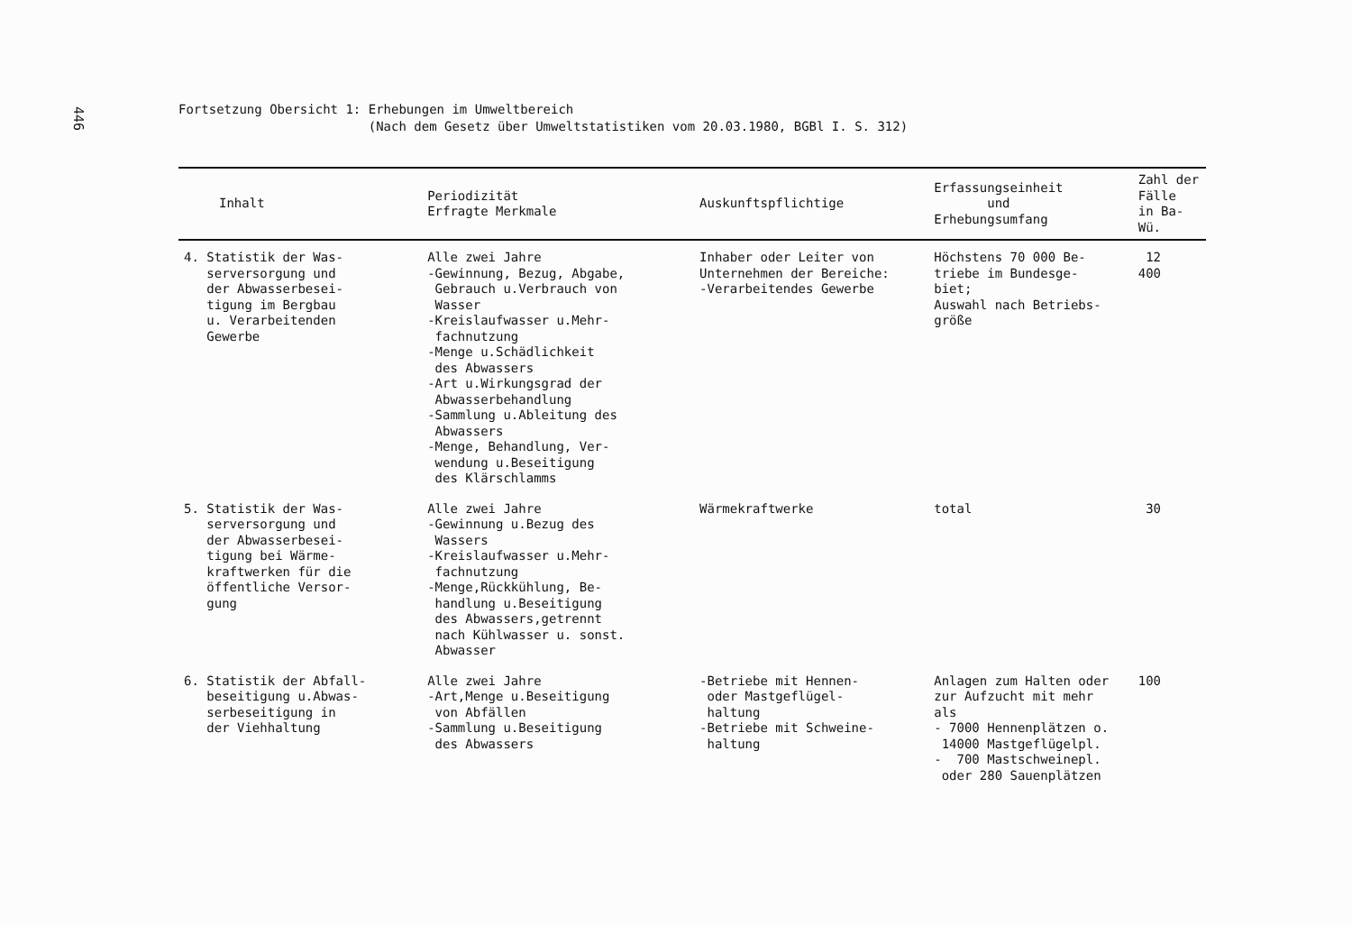446
Fortsetzung Obersicht 1: Erhebungen im Umweltbereich
(Nach dem Gesetz über Umweltstatistiken vom 20.03.1980, BGBl I. S. 312)
| Inhalt | Periodizität Erfragte Merkmale | Auskunftspflichtige | Erfassungseinheit und Erhebungsumfang | Zahl der Fälle in Ba-Wü. |
| --- | --- | --- | --- | --- |
| 4. Statistik der Was- serversorgung und der Abwasserbesei- tigung im Bergbau u. Verarbeitenden Gewerbe | Alle zwei Jahre -Gewinnung, Bezug, Abgabe, Gebrauch u.Verbrauch von Wasser -Kreislaufwasser u.Mehr- fachnutzung -Menge u.Schädlichkeit des Abwassers -Art u.Wirkungsgrad der Abwasserbehandlung -Sammlung u.Ableitung des Abwassers -Menge, Behandlung, Ver- wendung u.Beseitigung des Klärschlamms | Inhaber oder Leiter von Unternehmen der Bereiche: -Verarbeitendes Gewerbe | Höchstens 70 000 Be- triebe im Bundesge- biet; Auswahl nach Betriebs- größe | 12 400 |
| 5. Statistik der Was- serversorgung und der Abwasserbesei- tigung bei Wärme- kraftwerken für die öffentliche Versor- gung | Alle zwei Jahre -Gewinnung u.Bezug des Wassers -Kreislaufwasser u.Mehr- fachnutzung -Menge,Rückkühlung, Be- handlung u.Beseitigung des Abwassers,getrennt nach Kühlwasser u. sonst. Abwasser | Wärmekraftwerke | total | 30 |
| 6. Statistik der Abfall- beseitigung u.Abwas- serbeseitigung in der Viehhaltung | Alle zwei Jahre -Art,Menge u.Beseitigung von Abfällen -Sammlung u.Beseitigung des Abwassers | -Betriebe mit Hennen- oder Mastgeflügel- haltung -Betriebe mit Schweine- haltung | Anlagen zum Halten oder zur Aufzucht mit mehr als - 7000 Hennenplätzen o. 14000 Mastgeflügelpl. - 700 Mastschweinepl. oder 280 Sauenplätzen | 100 |